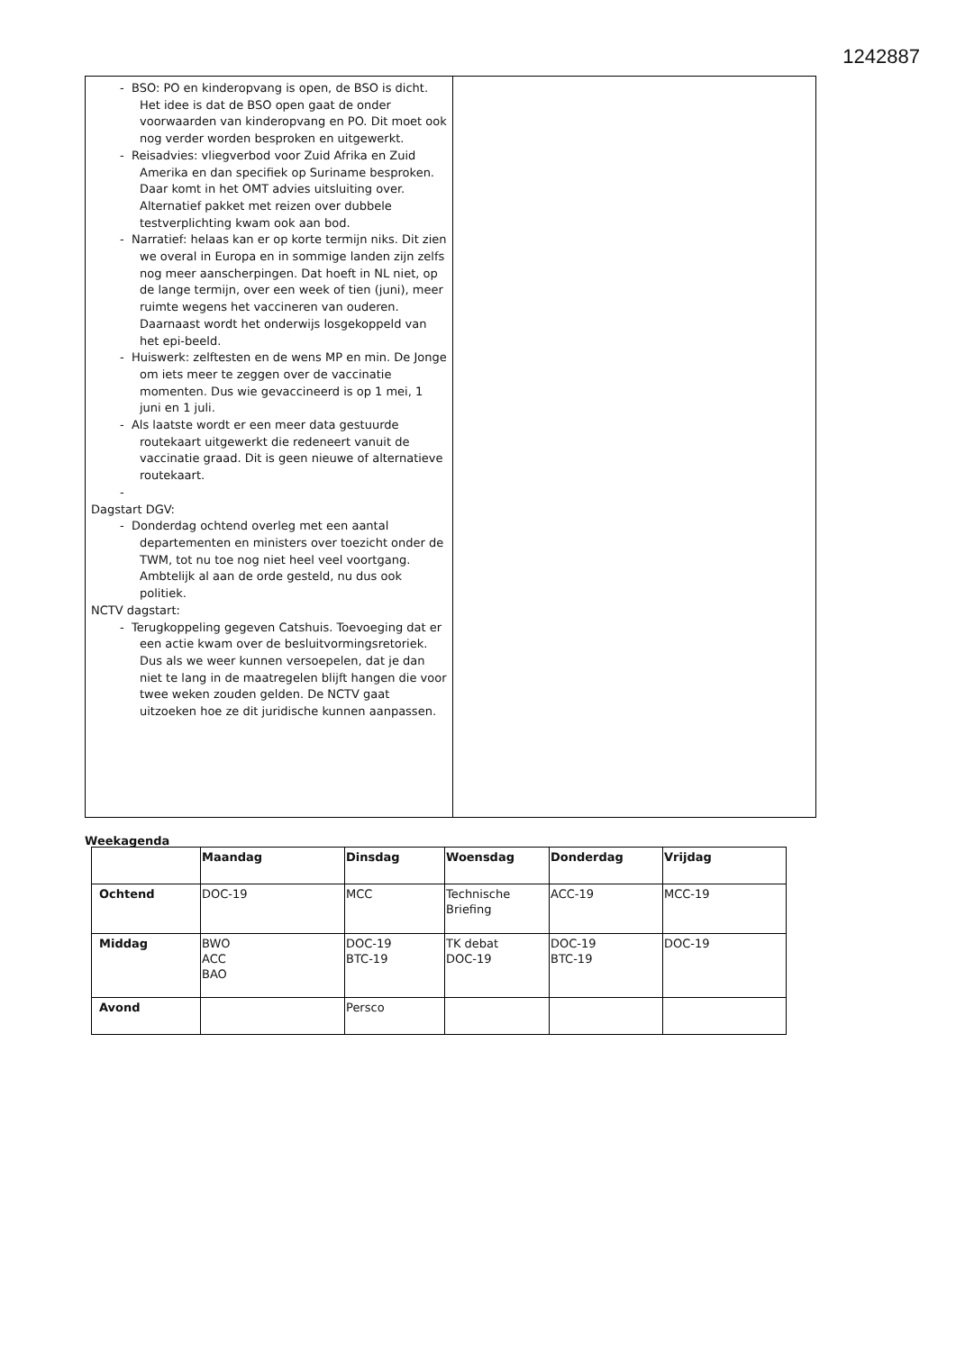1242887
- BSO: PO en kinderopvang is open, de BSO is dicht. Het idee is dat de BSO open gaat de onder voorwaarden van kinderopvang en PO. Dit moet ook nog verder worden besproken en uitgewerkt.
- Reisadvies: vliegverbod voor Zuid Afrika en Zuid Amerika en dan specifiek op Suriname besproken. Daar komt in het OMT advies uitsluiting over. Alternatief pakket met reizen over dubbele testverplichting kwam ook aan bod.
- Narratief: helaas kan er op korte termijn niks. Dit zien we overal in Europa en in sommige landen zijn zelfs nog meer aanscherpingen. Dat hoeft in NL niet, op de lange termijn, over een week of tien (juni), meer ruimte wegens het vaccineren van ouderen. Daarnaast wordt het onderwijs losgekoppeld van het epi-beeld.
- Huiswerk: zelftesten en de wens MP en min. De Jonge om iets meer te zeggen over de vaccinatie momenten. Dus wie gevaccineerd is op 1 mei, 1 juni en 1 juli.
- Als laatste wordt er een meer data gestuurde routekaart uitgewerkt die redeneert vanuit de vaccinatie graad. Dit is geen nieuwe of alternatieve routekaart.
-
Dagstart DGV:
- Donderdag ochtend overleg met een aantal departementen en ministers over toezicht onder de TWM, tot nu toe nog niet heel veel voortgang. Ambtelijk al aan de orde gesteld, nu dus ook politiek.
NCTV dagstart:
- Terugkoppeling gegeven Catshuis. Toevoeging dat er een actie kwam over de besluitvormingsretoriek. Dus als we weer kunnen versoepelen, dat je dan niet te lang in de maatregelen blijft hangen die voor twee weken zouden gelden. De NCTV gaat uitzoeken hoe ze dit juridische kunnen aanpassen.
Weekagenda
| | Maandag | Dinsdag | Woensdag | Donderdag | Vrijdag |
| --- | --- | --- | --- | --- | --- |
| Ochtend | DOC-19 | MCC | Technische Briefing | ACC-19 | MCC-19 |
| Middag | BWO ACC BAO | DOC-19 BTC-19 | TK debat DOC-19 | DOC-19 BTC-19 | DOC-19 |
| Avond | | Persco | | | |